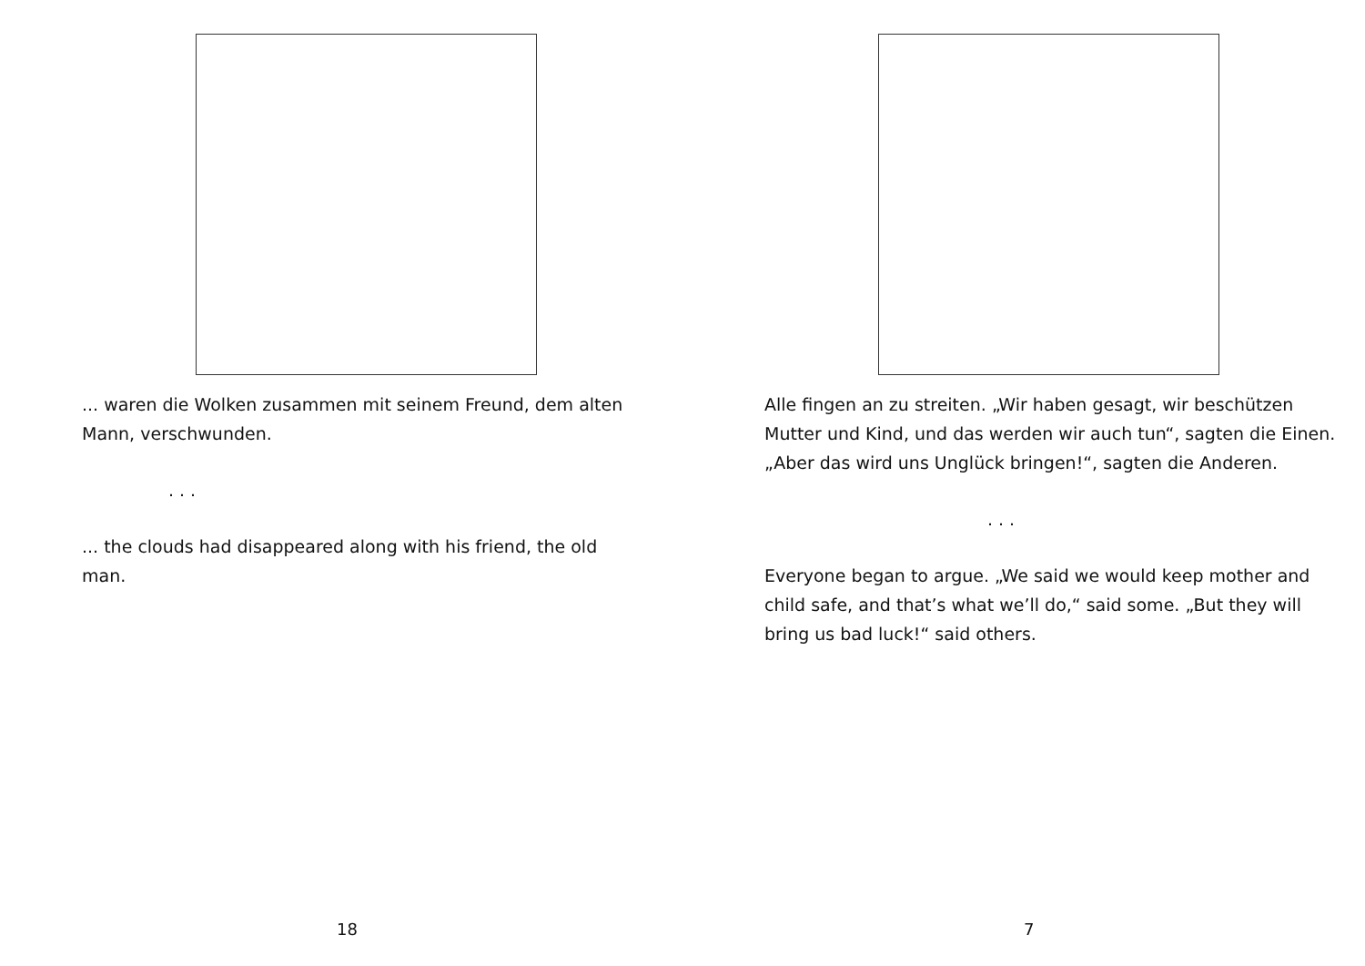... waren die Wolken zusammen mit seinem Freund, dem alten Mann, verschwunden.
. . .
... the clouds had disappeared along with his friend, the old man.
18
Alle fingen an zu streiten. „Wir haben gesagt, wir beschützen Mutter und Kind, und das werden wir auch tun“, sagten die Einen. „Aber das wird uns Unglück bringen!“, sagten die Anderen.
. . .
Everyone began to argue. „We said we would keep mother and child safe, and that’s what we’ll do,“ said some. „But they will bring us bad luck!“ said others.
7